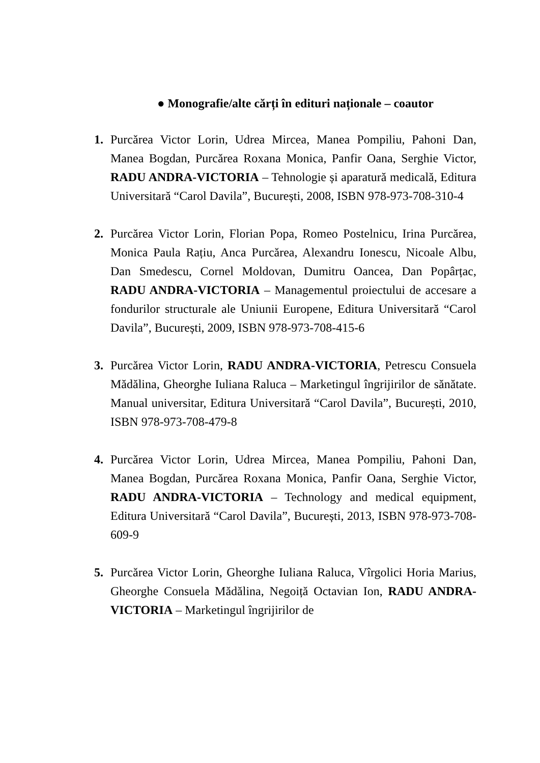● Monografie/alte cărți în edituri naționale – coautor
1. Purcărea Victor Lorin, Udrea Mircea, Manea Pompiliu, Pahoni Dan, Manea Bogdan, Purcărea Roxana Monica, Panfir Oana, Serghie Victor, RADU ANDRA-VICTORIA – Tehnologie și aparatură medicală, Editura Universitară “Carol Davila”, București, 2008, ISBN 978-973-708-310-4
2. Purcărea Victor Lorin, Florian Popa, Romeo Postelnicu, Irina Purcărea, Monica Paula Rațiu, Anca Purcărea, Alexandru Ionescu, Nicoale Albu, Dan Smedescu, Cornel Moldovan, Dumitru Oancea, Dan Popârțac, RADU ANDRA-VICTORIA – Managementul proiectului de accesare a fondurilor structurale ale Uniunii Europene, Editura Universitară “Carol Davila”, București, 2009, ISBN 978-973-708-415-6
3. Purcărea Victor Lorin, RADU ANDRA-VICTORIA, Petrescu Consuela Mădălina, Gheorghe Iuliana Raluca – Marketingul îngrijirilor de sănătate. Manual universitar, Editura Universitară “Carol Davila”, București, 2010, ISBN 978-973-708-479-8
4. Purcărea Victor Lorin, Udrea Mircea, Manea Pompiliu, Pahoni Dan, Manea Bogdan, Purcărea Roxana Monica, Panfir Oana, Serghie Victor, RADU ANDRA-VICTORIA – Technology and medical equipment, Editura Universitară “Carol Davila”, București, 2013, ISBN 978-973-708-609-9
5. Purcărea Victor Lorin, Gheorghe Iuliana Raluca, Vîrgolici Horia Marius, Gheorghe Consuela Mădălina, Negoiță Octavian Ion, RADU ANDRA-VICTORIA – Marketingul îngrijirilor de